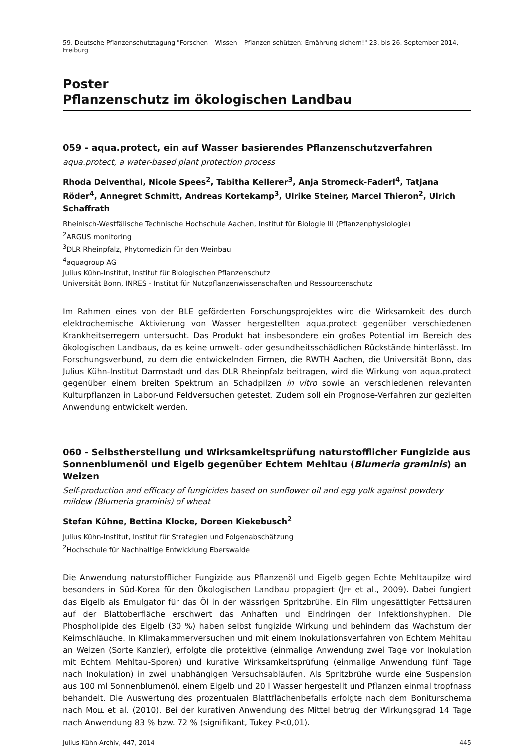59. Deutsche Pflanzenschutztagung "Forschen – Wissen – Pflanzen schützen: Ernährung sichern!" 23. bis 26. September 2014, Freiburg
Poster
Pflanzenschutz im ökologischen Landbau
059 - aqua.protect, ein auf Wasser basierendes Pflanzenschutzverfahren
aqua.protect, a water-based plant protection process
Rhoda Delventhal, Nicole Spees<sup>2</sup>, Tabitha Kellerer<sup>3</sup>, Anja Stromeck-Faderl<sup>4</sup>, Tatjana Röder<sup>4</sup>, Annegret Schmitt, Andreas Kortekamp<sup>3</sup>, Ulrike Steiner, Marcel Thieron<sup>2</sup>, Ulrich Schaffrath
Rheinisch-Westfälische Technische Hochschule Aachen, Institut für Biologie III (Pflanzenphysiologie)
<sup>2</sup> ARGUS monitoring
<sup>3</sup> DLR Rheinpfalz, Phytomedizin für den Weinbau
<sup>4</sup> aquagroup AG
Julius Kühn-Institut, Institut für Biologischen Pflanzenschutz
Universität Bonn, INRES - Institut für Nutzpflanzenwissenschaften und Ressourcenschutz
Im Rahmen eines von der BLE geförderten Forschungsprojektes wird die Wirksamkeit des durch elektrochemische Aktivierung von Wasser hergestellten aqua.protect gegenüber verschiedenen Krankheitserregern untersucht. Das Produkt hat insbesondere ein großes Potential im Bereich des ökologischen Landbaus, da es keine umwelt- oder gesundheitsschädlichen Rückstände hinterlässt. Im Forschungsverbund, zu dem die entwickelnden Firmen, die RWTH Aachen, die Universität Bonn, das Julius Kühn-Institut Darmstadt und das DLR Rheinpfalz beitragen, wird die Wirkung von aqua.protect gegenüber einem breiten Spektrum an Schadpilzen in vitro sowie an verschiedenen relevanten Kulturpflanzen in Labor-und Feldversuchen getestet. Zudem soll ein Prognose-Verfahren zur gezielten Anwendung entwickelt werden.
060 - Selbstherstellung und Wirksamkeitsprüfung naturstofflicher Fungizide aus Sonnenblumenöl und Eigelb gegenüber Echtem Mehltau (Blumeria graminis) an Weizen
Self-production and efficacy of fungicides based on sunflower oil and egg yolk against powdery mildew (Blumeria graminis) of wheat
Stefan Kühne, Bettina Klocke, Doreen Kiekebusch<sup>2</sup>
Julius Kühn-Institut, Institut für Strategien und Folgenabschätzung
<sup>2</sup> Hochschule für Nachhaltige Entwicklung Eberswalde
Die Anwendung naturstofflicher Fungizide aus Pflanzenöl und Eigelb gegen Echte Mehltaupilze wird besonders in Süd-Korea für den Ökologischen Landbau propagiert (JEE et al., 2009). Dabei fungiert das Eigelb als Emulgator für das Öl in der wässrigen Spritzbrühe. Ein Film ungesättigter Fettsäuren auf der Blattoberfläche erschwert das Anhaften und Eindringen der Infektionshyphen. Die Phospholipide des Eigelb (30 %) haben selbst fungizide Wirkung und behindern das Wachstum der Keimschläuche. In Klimakammerversuchen und mit einem Inokulationsverfahren von Echtem Mehltau an Weizen (Sorte Kanzler), erfolgte die protektive (einmalige Anwendung zwei Tage vor Inokulation mit Echtem Mehltau-Sporen) und kurative Wirksamkeitsprüfung (einmalige Anwendung fünf Tage nach Inokulation) in zwei unabhängigen Versuchsabläufen. Als Spritzbrühe wurde eine Suspension aus 100 ml Sonnenblumenöl, einem Eigelb und 20 l Wasser hergestellt und Pflanzen einmal tropfnass behandelt. Die Auswertung des prozentualen Blattflächenbefalls erfolgte nach dem Boniturschema nach MOLL et al. (2010). Bei der kurativen Anwendung des Mittel betrug der Wirkungsgrad 14 Tage nach Anwendung 83 % bzw. 72 % (signifikant, Tukey P<0,01).
Julius-Kühn-Archiv, 447, 2014 445